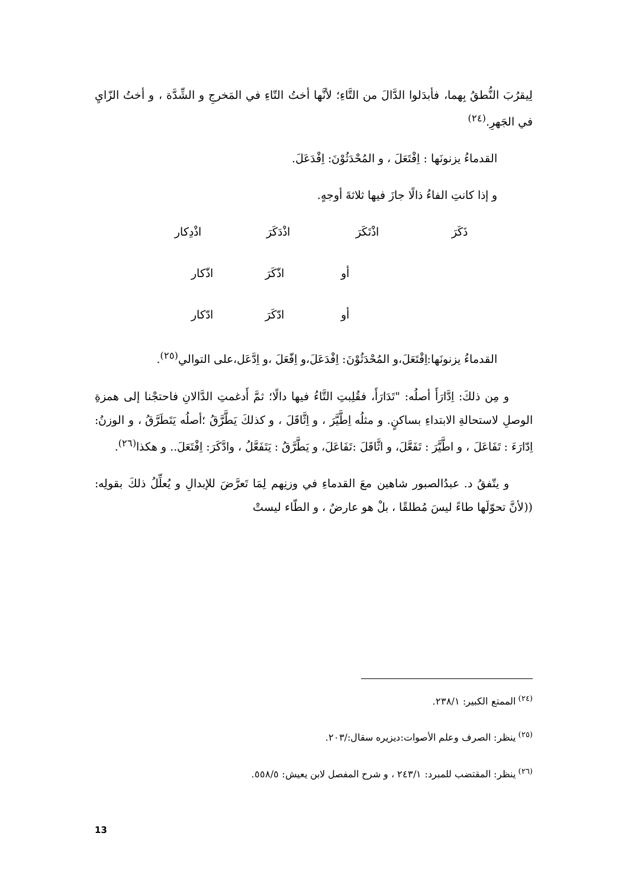لِيقرُبَ النُّطقُ بِهما، فأبدَلوا الدَّالَ من التَّاءِ؛ لأنَّها أختُ التّاءِ في المَخرجِ و الشِّدَّة ، و أختُ الزّايِ في الجَهرِ.<sup>(٢٤)</sup>
القدماءُ يزنونَها : اِفْتَعَلَ ، و المُحْدَثُوْنَ: اِفْدَعَلَ.
و إذا كانتِ الفاءُ ذالًا جازَ فيها ثلاثةَ أوجهٍ.
ذَكَرَ اذْتَكَرَ اذْدَكَرَ اذْدِكار
أو اذّكَرَ اذّكار
أو ادّكَرَ ادّكار
القدماءُ يزنونَها:اِفْتَعَلَ،و المُحْدَثُوْنَ: اِفْدَعَلَ،و اِفّعَلَ ،و اِدَّعَل،على التوالي<sup>(٢٥)</sup>.
و مِن ذلكَ: اِدَّارَأَ أصلُه: "تَدَارَأَ، فقُلِبتِ التَّاءُ فيها دالًا؛ ثمَّ أَدغمتِ الدَّالانِ فاحتجْنا إلى همزةِ الوصلِ لاستحالةِ الابتداءِ بساكنٍ. و مثلُه اِطَّيَّرَ ، و اِثَّاقَلَ ، و كذلكَ يَطَّرَّقُ ؛أصلُه يَتَطَرَّقُ ، و الوزنُ: اِدّارَءَ : تَفَاعَلَ ، و اطَّيَّرَ : تَفَعَّلَ، و اثَّاقَلَ :تَفَاعَلَ، و يَطَّرَّقُ : يَتَفَعَّلُ ، وادَّكَرَ: اِفْتَعَلَ.. و هكذا<sup>(٢٦)</sup>.
و يتّفقُ د. عبدُالصبور شاهين معَ القدماءِ في وزنِهم لِمَا تَعرَّضَ للإبدالِ و يُعلِّلُ ذلكَ بقولِه: ((لأنَّ تحوّلَها طاءً ليسَ مُطلقًا ، بلْ هو عارضٌ ، و الطّاء ليستْ
<sup>(٢٤)</sup> الممتع الكبير: ٢٣٨/١.
<sup>(٢٥)</sup> ينظر: الصرف وعلم الأصوات:ديزيره سقال:/٢٠٣.
<sup>(٢٦)</sup> ينظر: المقتضب للمبرد: ٢٤٣/١ ، و شرح المفصل لابن يعيش: ٥٥٨/٥.
13